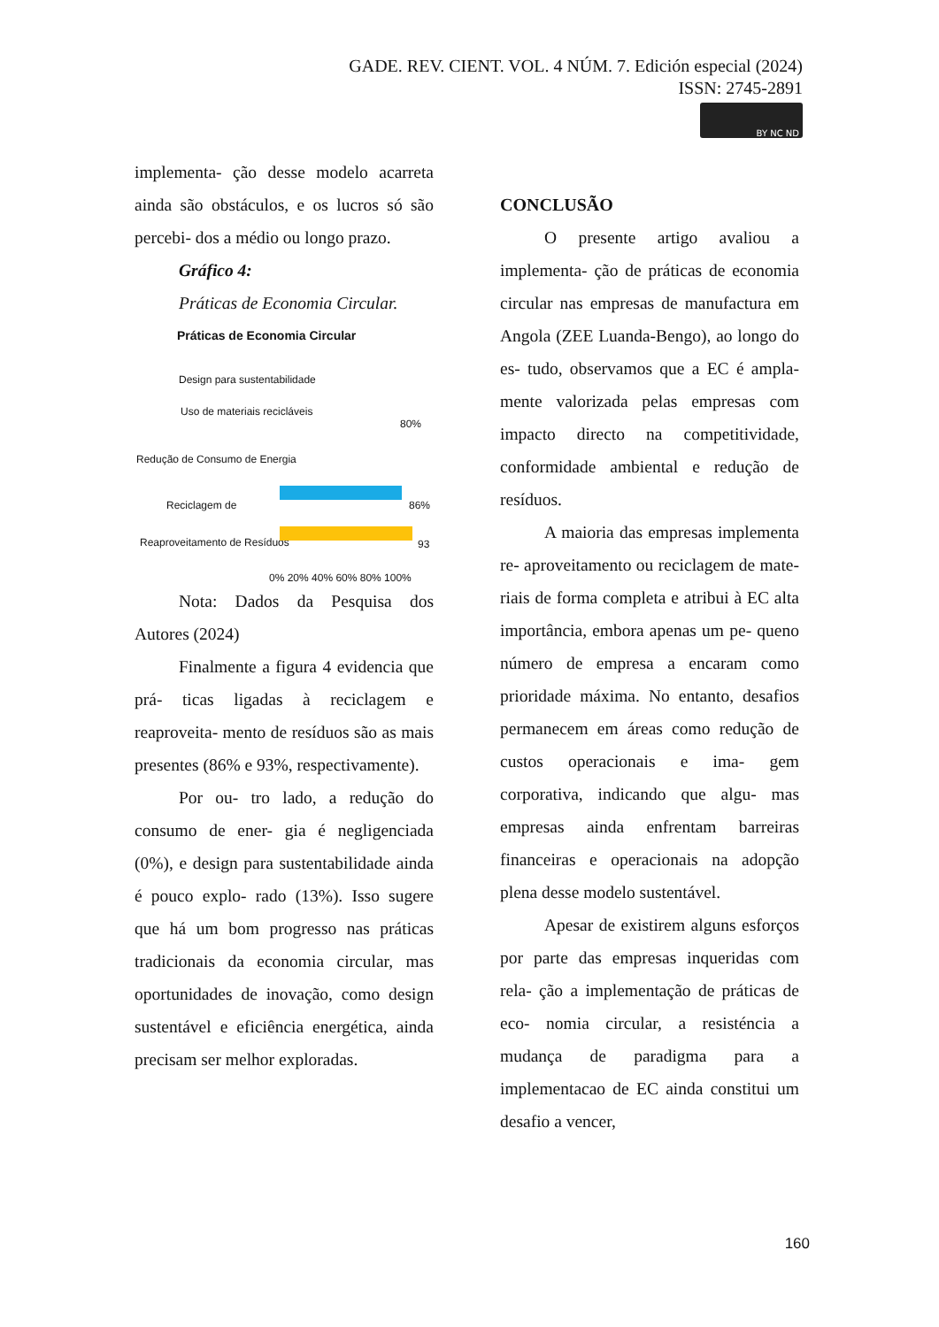GADE. REV. CIENT. VOL. 4 NÚM. 7. Edición especial (2024)
ISSN: 2745-2891
BY NC ND
implementa- ção desse modelo acarreta ainda são obstáculos, e os lucros só são percebi- dos a médio ou longo prazo.
Gráfico 4:
Práticas de Economia Circular.
Práticas de Economia Circular
Design para sustentabilidade
Uso de materiais recicláveis
80%
Redução de Consumo de Energia
Reciclagem de 86%
Reaproveitamento de Resíduos 93
0% 20% 40% 60% 80% 100%
Nota: Dados da Pesquisa dos Autores (2024)
Finalmente a figura 4 evidencia que prá- ticas ligadas à reciclagem e reaproveita- mento de resíduos são as mais presentes (86% e 93%, respectivamente).
Por ou- tro lado, a redução do consumo de ener- gia é negligenciada (0%), e design para sustentabilidade ainda é pouco explo- rado (13%). Isso sugere que há um bom progresso nas práticas tradicionais da economia circular, mas oportunidades de inovação, como design sustentável e eficiência energética, ainda precisam ser melhor exploradas.
CONCLUSÃO
O presente artigo avaliou a implementa- ção de práticas de economia circular nas empresas de manufactura em Angola (ZEE Luanda-Bengo), ao longo do es- tudo, observamos que a EC é ampla- mente valorizada pelas empresas com impacto directo na competitividade, conformidade ambiental e redução de resíduos.
A maioria das empresas implementa re- aproveitamento ou reciclagem de mate- riais de forma completa e atribui à EC alta importância, embora apenas um pe- queno número de empresa a encaram como prioridade máxima. No entanto, desafios permanecem em áreas como redução de custos operacionais e ima- gem corporativa, indicando que algu- mas empresas ainda enfrentam barreiras financeiras e operacionais na adopção plena desse modelo sustentável.
Apesar de existirem alguns esforços por parte das empresas inqueridas com rela- ção a implementação de práticas de eco- nomia circular, a resisténcia a mudança de paradigma para a implementacao de EC ainda constitui um desafio a vencer,
160